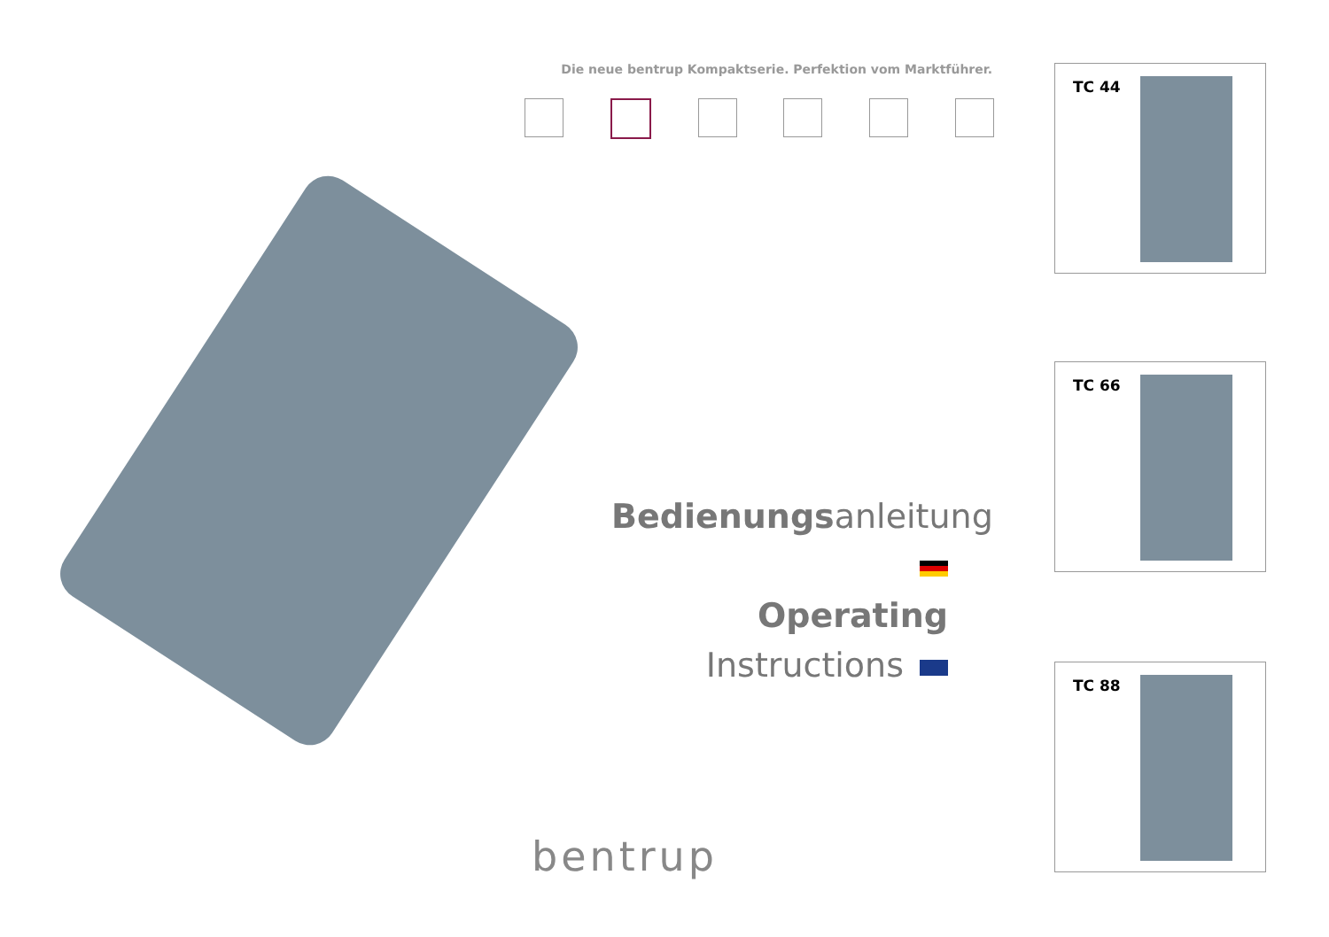Die neue bentrup Kompaktserie. Perfektion vom Marktführer.
Bedienungsanleitung
Operating Instructions
TC 44
TC 66
TC 88
bentrup